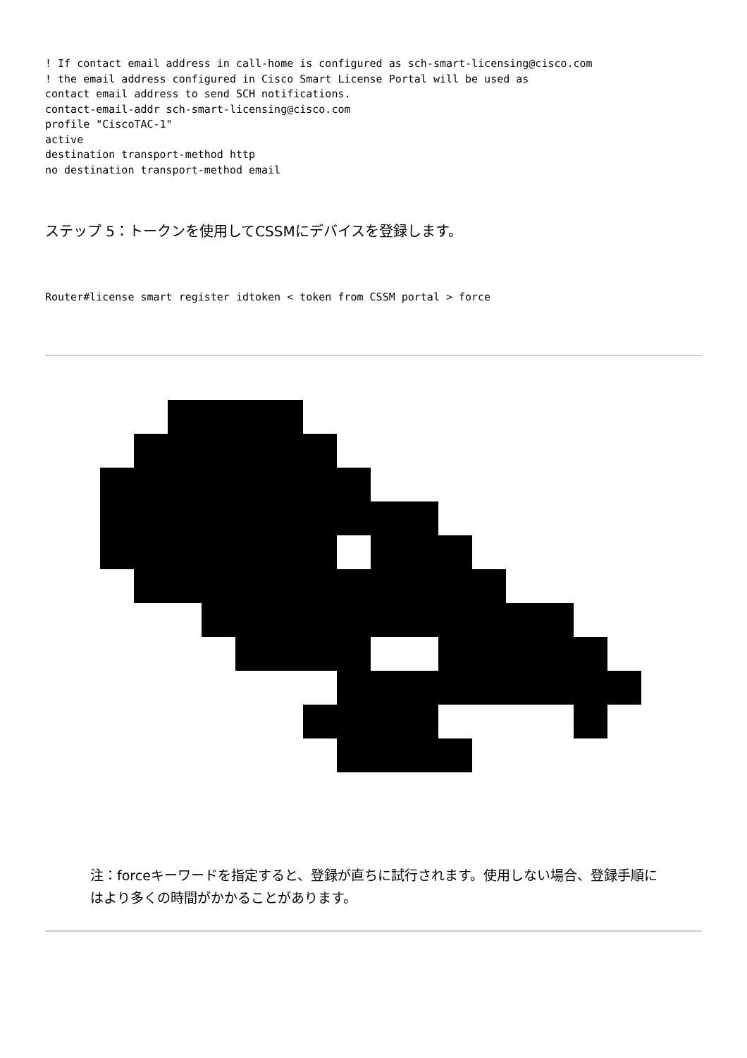! If contact email address in call-home is configured as sch-smart-licensing@cisco.com
! the email address configured in Cisco Smart License Portal will be used as
contact email address to send SCH notifications.
contact-email-addr sch-smart-licensing@cisco.com
profile "CiscoTAC-1"
active
destination transport-method http
no destination transport-method email
ステップ 5：トークンを使用してCSSMにデバイスを登録します。
Router#license smart register idtoken < token from CSSM portal > force
注：forceキーワードを指定すると、登録が直ちに試行されます。使用しない場合、登録手順にはより多くの時間がかかることがあります。